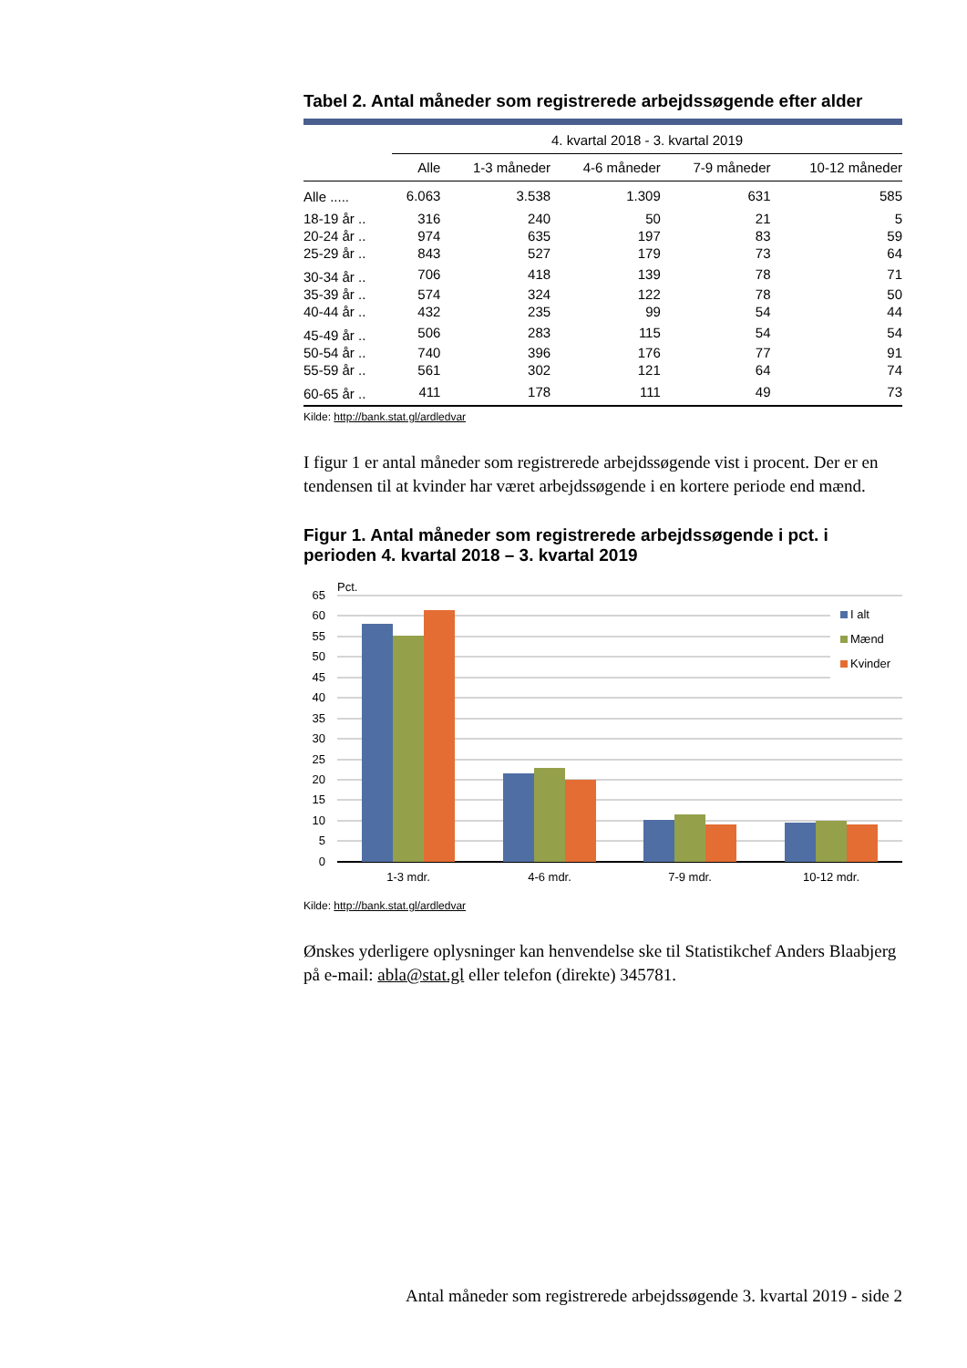Tabel 2. Antal måneder som registrerede arbejdssøgende efter alder
| | 4. kvartal 2018 - 3. kvartal 2019 | | | | |
| --- | --- | --- | --- | --- | --- |
| | Alle | 1-3 måneder | 4-6 måneder | 7-9 måneder | 10-12 måneder |
| Alle ..... | 6.063 | 3.538 | 1.309 | 631 | 585 |
| 18-19 år .. | 316 | 240 | 50 | 21 | 5 |
| 20-24 år .. | 974 | 635 | 197 | 83 | 59 |
| 25-29 år .. | 843 | 527 | 179 | 73 | 64 |
| 30-34 år .. | 706 | 418 | 139 | 78 | 71 |
| 35-39 år .. | 574 | 324 | 122 | 78 | 50 |
| 40-44 år .. | 432 | 235 | 99 | 54 | 44 |
| 45-49 år .. | 506 | 283 | 115 | 54 | 54 |
| 50-54 år .. | 740 | 396 | 176 | 77 | 91 |
| 55-59 år .. | 561 | 302 | 121 | 64 | 74 |
| 60-65 år .. | 411 | 178 | 111 | 49 | 73 |
Kilde: http://bank.stat.gl/ardledvar
I figur 1 er antal måneder som registrerede arbejdssøgende vist i procent. Der er en tendensen til at kvinder har været arbejdssøgende i en kortere periode end mænd.
Figur 1. Antal måneder som registrerede arbejdssøgende i pct. i perioden 4. kvartal 2018 – 3. kvartal 2019
Pct.
65
60
55
50
45
40
35
30
25
20
15
10
5
0
I alt
Mænd
Kvinder
1-3 mdr.
4-6 mdr.
7-9 mdr.
10-12 mdr.
Kilde: http://bank.stat.gl/ardledvar
Ønskes yderligere oplysninger kan henvendelse ske til Statistikchef Anders Blaabjerg på e-mail: abla@stat.gl eller telefon (direkte) 345781.
Antal måneder som registrerede arbejdssøgende 3. kvartal 2019 - side 2